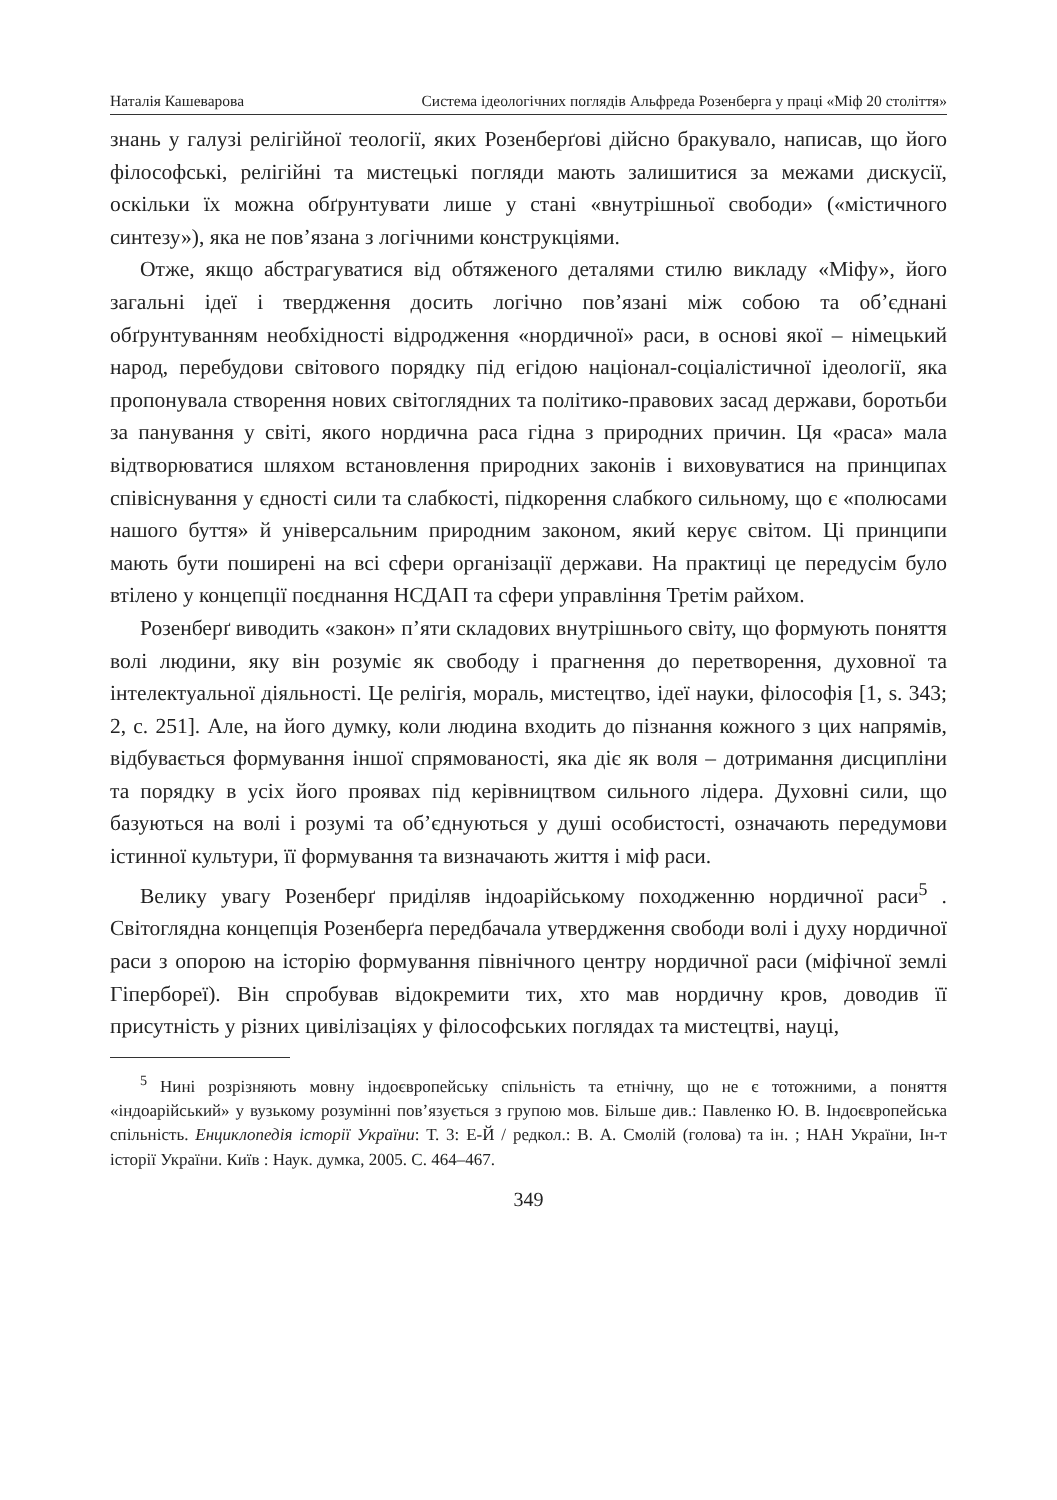Наталія Кашеварова Система ідеологічних поглядів Альфреда Розенберга у праці «Міф 20 століття»
знань у галузі релігійної теології, яких Розенберґові дійсно бракувало, написав, що його філософські, релігійні та мистецькі погляди мають залишитися за межами дискусії, оскільки їх можна обґрунтувати лише у стані «внутрішньої свободи» («містичного синтезу»), яка не пов’язана з логічними конструкціями.
Отже, якщо абстрагуватися від обтяженого деталями стилю викладу «Міфу», його загальні ідеї і твердження досить логічно пов’язані між собою та об’єднані обґрунтуванням необхідності відродження «нордичної» раси, в основі якої – німецький народ, перебудови світового порядку під егідою націонал-соціалістичної ідеології, яка пропонувала створення нових світоглядних та політико-правових засад держави, боротьби за панування у світі, якого нордична раса гідна з природних причин. Ця «раса» мала відтворюватися шляхом встановлення природних законів і виховуватися на принципах співіснування у єдності сили та слабкості, підкорення слабкого сильному, що є «полюсами нашого буття» й універсальним природним законом, який керує світом. Ці принципи мають бути поширені на всі сфери організації держави. На практиці це передусім було втілено у концепції поєднання НСДАП та сфери управління Третім райхом.
Розенберґ виводить «закон» п’яти складових внутрішнього світу, що формують поняття волі людини, яку він розуміє як свободу і прагнення до перетворення, духовної та інтелектуальної діяльності. Це релігія, мораль, мистецтво, ідеї науки, філософія [1, s. 343; 2, с. 251]. Але, на його думку, коли людина входить до пізнання кожного з цих напрямів, відбувається формування іншої спрямованості, яка діє як воля – дотримання дисципліни та порядку в усіх його проявах під керівництвом сильного лідера. Духовні сили, що базуються на волі і розумі та об’єднуються у душі особистості, означають передумови істинної культури, її формування та визначають життя і міф раси.
Велику увагу Розенберґ приділяв індоарійському походженню нордичної раси<sup>5</sup> . Світоглядна концепція Розенберґа передбачала утвердження свободи волі і духу нордичної раси з опорою на історію формування північного центру нордичної раси (міфічної землі Гіпербореї). Він спробував відокремити тих, хто мав нордичну кров, доводив її присутність у різних цивілізаціях у філософських поглядах та мистецтві, науці,
<sup>5</sup> Нині розрізняють мовну індоєвропейську спільність та етнічну, що не є тотожними, а поняття «індоарійський» у вузькому розумінні пов’язується з групою мов. Більше див.: Павленко Ю. В. Індоєвропейська спільність. Енциклопедія історії України: Т. 3: Е-Й / редкол.: В. А. Смолій (голова) та ін. ; НАН України, Ін-т історії України. Київ : Наук. думка, 2005. С. 464–467.
349